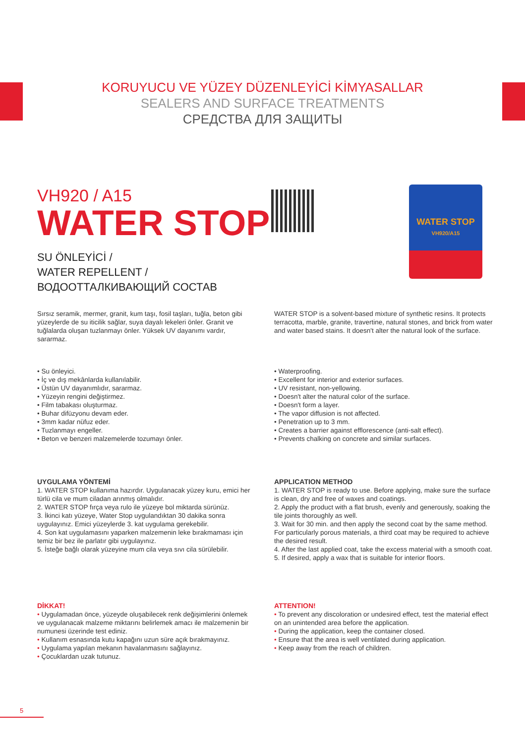KORUYUCU VE YÜZEY DÜZENLEYİCİ KİMYASALLAR
SEALERS AND SURFACE TREATMENTS
СРЕДСТВА ДЛЯ ЗАЩИТЫ
WATER STOP
VH920/A15
VH920 / A15
WATER STOP
SU ÖNLEYİCİ /
WATER REPELLENT /
ВОДООТТАЛКИВАЮЩИЙ СОСТАВ
Sırsız seramik, mermer, granit, kum taşı, fosil taşları, tuğla, beton gibi yüzeylerde de su iticilik sağlar, suya dayalı lekeleri önler. Granit ve tuğlalarda oluşan tuzlanmayı önler. Yüksek UV dayanımı vardır, sararmaz.
WATER STOP is a solvent-based mixture of synthetic resins. It protects terracotta, marble, granite, travertine, natural stones, and brick from water and water based stains. It doesn't alter the natural look of the surface.
• Su önleyici.
• İç ve dış mekânlarda kullanılabilir.
• Üstün UV dayanımlıdır, sararmaz.
• Yüzeyin rengini değiştirmez.
• Film tabakası oluşturmaz.
• Buhar difüzyonu devam eder.
• 3mm kadar nüfuz eder.
• Tuzlanmayı engeller.
• Beton ve benzeri malzemelerde tozumayı önler.
• Waterproofing.
• Excellent for interior and exterior surfaces.
• UV resistant, non-yellowing.
• Doesn't alter the natural color of the surface.
• Doesn't form a layer.
• The vapor diffusion is not affected.
• Penetration up to 3 mm.
• Creates a barrier against efflorescence (anti-salt effect).
• Prevents chalking on concrete and similar surfaces.
UYGULAMA YÖNTEMİ
1. WATER STOP kullanıma hazırdır. Uygulanacak yüzey kuru, emici her türlü cila ve mum ciladan arınmış olmalıdır.
2. WATER STOP fırça veya rulo ile yüzeye bol miktarda sürünüz.
3. İkinci katı yüzeye, Water Stop uygulandıktan 30 dakika sonra uygulayınız. Emici yüzeylerde 3. kat uygulama gerekebilir.
4. Son kat uygulamasını yaparken malzemenin leke bırakmaması için temiz bir bez ile parlatır gibi uygulayınız.
5. İsteğe bağlı olarak yüzeyine mum cila veya sıvı cila sürülebilir.
APPLICATION METHOD
1. WATER STOP is ready to use. Before applying, make sure the surface is clean, dry and free of waxes and coatings.
2. Apply the product with a flat brush, evenly and generously, soaking the tile joints thoroughly as well.
3. Wait for 30 min. and then apply the second coat by the same method. For particularly porous materials, a third coat may be required to achieve the desired result.
4. After the last applied coat, take the excess material with a smooth coat.
5. If desired, apply a wax that is suitable for interior floors.
DİKKAT!
• Uygulamadan önce, yüzeyde oluşabilecek renk değişimlerini önlemek ve uygulanacak malzeme miktarını belirlemek amacı ile malzemenin bir numunesi üzerinde test ediniz.
• Kullanım esnasında kutu kapağını uzun süre açık bırakmayınız.
• Uygulama yapılan mekanın havalanmasını sağlayınız.
• Çocuklardan uzak tutunuz.
ATTENTION!
• To prevent any discoloration or undesired effect, test the material effect on an unintended area before the application.
• During the application, keep the container closed.
• Ensure that the area is well ventilated during application.
• Keep away from the reach of children.
5